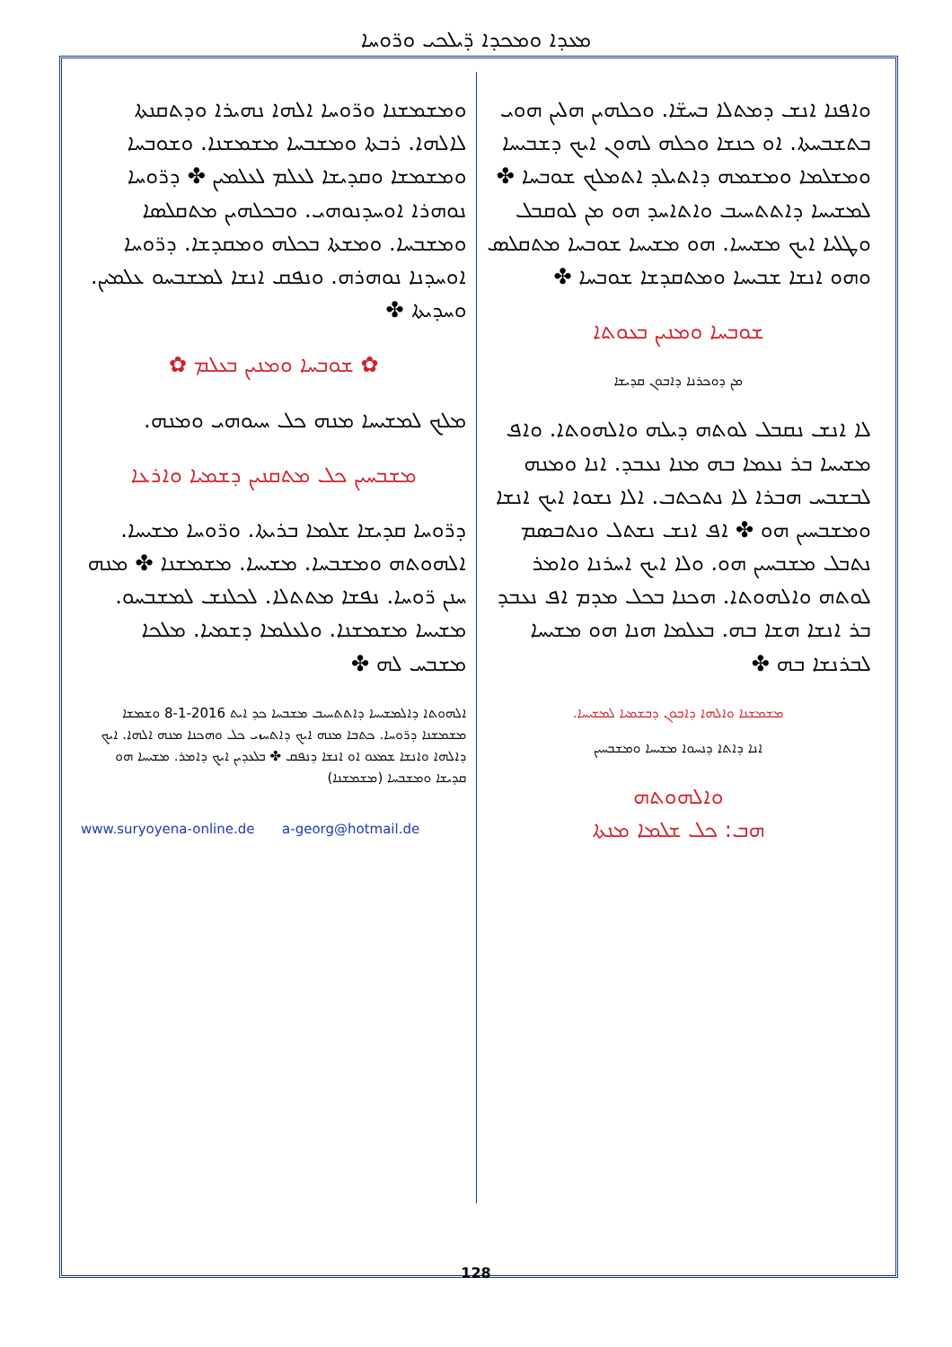ܡܥܕܐ ܘܡܟܕܐ ܕ̈ܝܠܟܝ ܘܪ̈ܘܚܐ
ܘܐܦܢܐ ܐܢܫ ܕܡܬܠܐ ܒܚܫ̈ܐ. ܘܟܠܗܝܢ ܗܠܝܢ ܗܘܝ ܒܬܫܒܚܬܐ. ܐܘ ܟܢܫܐ ܘܟܠܗ ܠܗܘܢ ܐܝܟ ܕܫܒܝܚܐ ܘܡܫܠܡܐ ܘܡܫܡܗ ܕܐܬܝܠܕ ܐܬܡܠܟ ܫܘܒܚܐ ✤ ܠܡܫܝܚܐ ܕܐܬܬܚܝܒ ܘܐܬܐܚܕ ܗܘ ܡܢ ܠܘܩܒܠ ܘܛܠܝܐ ܐܝܟ ܡܫܝܚܐ. ܗܘ ܡܫܝܚܐ ܫܘܒܚܐ ܡܬܩܠܣ ܘܗܘ ܐܢܫܐ ܫܒܝܚܐ ܘܡܬܩܕܫܐ ܫܘܒܚܐ ✤
ܫܘܒܚܐ ܘܡܢܝܢ ܒܥܘܬܐ
ܡܢ ܕܘܟܪܢܐ ܕܐܒܘܢ ܩܕܝܫܐ
ܠܐ ܐܢܫ ܢܩܒܠ ܠܘܬܗ ܕܝܠܗ ܘܐܠܗܘܬܐ. ܘܐܦ ܡܫܝܚܐ ܒܪ ܢܥܡܐ ܒܗ ܡܢܐ ܢܥܒܕ. ܐܢܐ ܘܡܢܗ ܠܒܫܒܚ ܗܒܪܐ ܠܐ ܢܬܟܬܒ. ܐܠܐ ܢܫܘܐ ܐܝܟ ܐܢܫܐ ܘܡܫܒܚܝܢ ܗܘ ✤ ܐܦ ܐܢܫ ܢܫܬܠ ܘܢܬܒܣܡ ܢܬܒܠ ܡܫܒܚܝܢ ܗܘ. ܘܠܐ ܐܝܟ ܐܚܪܢܐ ܘܐܡܪ ܠܘܬܗ ܘܐܠܗܘܬܐ. ܗܟܢܐ ܒܟܠ ܡܕܡ ܐܦ ܢܥܒܕ ܒܪ ܐܢܫܐ ܗܫܐ ܒܗ. ܒܥܠܡܐ ܗܢܐ ܗܘ ܡܫܝܚܐ ܠܒܪܢܫܐ ܒܗ ✤
ܡܫܡܫܢܐ ܘܐܠܗܐ ܕܐܒܘܢ ܕܒܫܡܝܐ ܠܡܫܝܚܐ.
ܐܢܐ ܕܐܬܐ ܕܢܚܘܐ ܡܫܝܚܐ ܘܡܫܒܚܝܢ
ܘܐܠܗܘܬܗ
ܗܒ: ܟܠ ܫܠܡܐ ܡܢܬܐ
ܘܡܫܡܫܢܐ ܘܪ̈ܘܚܐ ܐܠܗܐ ܢܗܝܪܐ ܘܕܬܩܢܬܐ ܠܐܠܗܐ. ܪܒܬܐ ܘܡܫܒܚܐ ܡܫܡܫܢܐ. ܘܫܘܒܚܐ ܘܡܫܡܫܐ ܘܩܕܝܫܐ ܠܥܠܡ ܠܥܠܡܝܢ ✤ ܕܪ̈ܘܚܐ ܢܘܗܪܐ ܐܘܚܕܢܘܗܝ. ܘܒܟܠܗܝܢ ܡܬܩܠܣܐ ܘܡܫܒܚܐ. ܘܡܫܬܐ ܒܟܠܗ ܘܡܩܕܫܐ. ܕܪ̈ܘܚܐ ܐܘܚܕܢܐ ܢܘܗܪܗ. ܘܢܦܩ ܐܢܫܐ ܠܡܫܒܚܘ ܥܠܡܝܢ. ܘܚܕܝܬܐ ✤
✿ ܫܘܒܚܐ ܘܡܢܝܢ ܒܥܠܡ ✿
ܡܠܟ ܠܡܫܝܚܐ ܡܢܗ ܟܠ ܚܝܘܗܝ ܘܡܢܗ.
ܡܫܒܚܝܢ ܟܠ ܡܬܩܢܝܢ ܕܫܡܝܐ ܘܐܪܥܐ
ܕܪ̈ܘܚܐ ܩܕܝܫܐ ܫܠܡܐ ܒܪܝܬܐ. ܘܪ̈ܘܚܐ ܡܫܝܚܐ. ܐܠܗܘܬܗ ܘܡܫܒܚܐ. ܡܫܝܚܐ. ܡܫܡܫܢܐ ✤ ܡܢܗ ܚܢܢ ܪ̈ܘܚܐ. ܢܦܫܐ ܡܬܬܠܐ. ܠܟܠܢܫ ܠܡܫܒܚܘ. ܡܫܝܚܐ ܡܫܡܫܢܐ. ܘܠܥܠܡܐ ܕܫܡܝܐ. ܡܠܟܐ ܡܫܒܚ ܠܗ ✤
ܐܠܗܘܬܐ ܕܐܠܡܫܝܚܐ ܕܐܬܬܚܝܒ ܡܫܒܚܐ ܟܕ ܐܝܬ 2016-1-8 ܘܫܡܫܐ ܡܫܡܫܢܐ ܕܪ̈ܘܚܐ. ܟܬܒܐ ܡܢܗ ܐܝܟ ܕܐܬܚܙܝ ܟܠ ܘܗܟܢܐ ܡܢܗ ܐܠܗܐ. ܐܝܟ ܕܐܠܗܐ ܘܐܢܫܐ ܫܡܥܘ ܐܘ ܐܢܫܐ ܕܢܦܩ ✤ ܒܠܥܕܝܢ ܐܝܟ ܕܐܡܪ. ܡܫܝܚܐ ܗܘ ܩܕܝܫܐ ܘܡܫܒܚܐ (ܡܫܡܫܢܐ)
www.suryoyena-online.de a-georg@hotmail.de
128